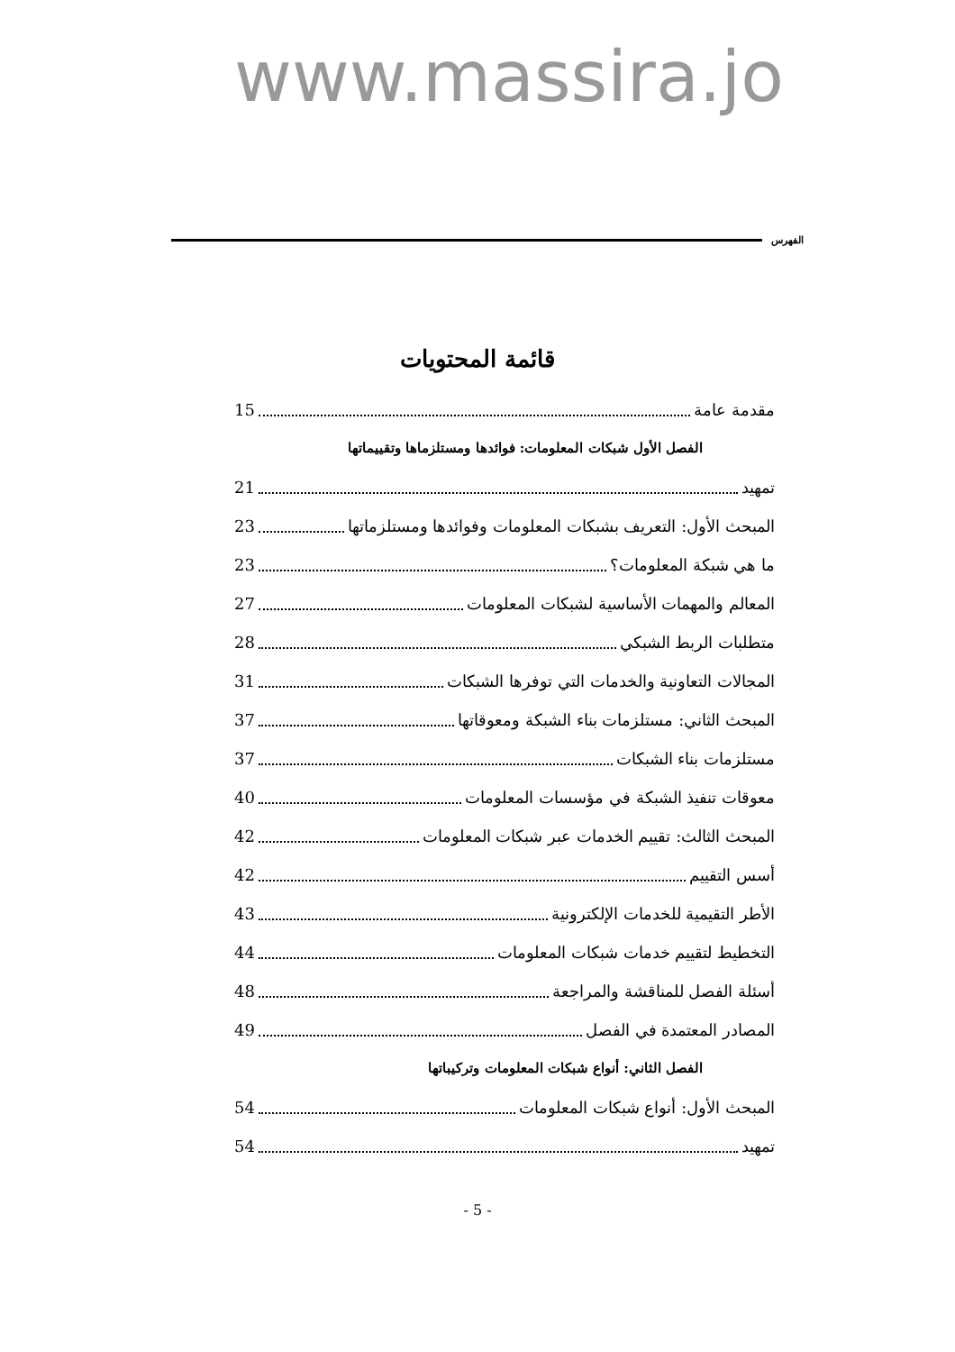www.massira.jo
الفهرس
قائمة المحتويات
مقدمة عامة 15
الفصل الأول شبكات المعلومات: فوائدها ومستلزماها وتقييماتها
تمهيد 21
المبحث الأول: التعريف بشبكات المعلومات وفوائدها ومستلزماتها 23
ما هي شبكة المعلومات؟ 23
المعالم والمهمات الأساسية لشبكات المعلومات 27
متطلبات الربط الشبكي 28
المجالات التعاونية والخدمات التي توفرها الشبكات 31
المبحث الثاني: مستلزمات بناء الشبكة ومعوقاتها 37
مستلزمات بناء الشبكات 37
معوقات تنفيذ الشبكة في مؤسسات المعلومات 40
المبحث الثالث: تقييم الخدمات عبر شبكات المعلومات 42
أسس التقييم 42
الأطر التقيمية للخدمات الإلكترونية 43
التخطيط لتقييم خدمات شبكات المعلومات 44
أسئلة الفصل للمناقشة والمراجعة 48
المصادر المعتمدة في الفصل 49
الفصل الثاني: أنواع شبكات المعلومات وتركيباتها
المبحث الأول: أنواع شبكات المعلومات 54
تمهيد 54
- 5 -